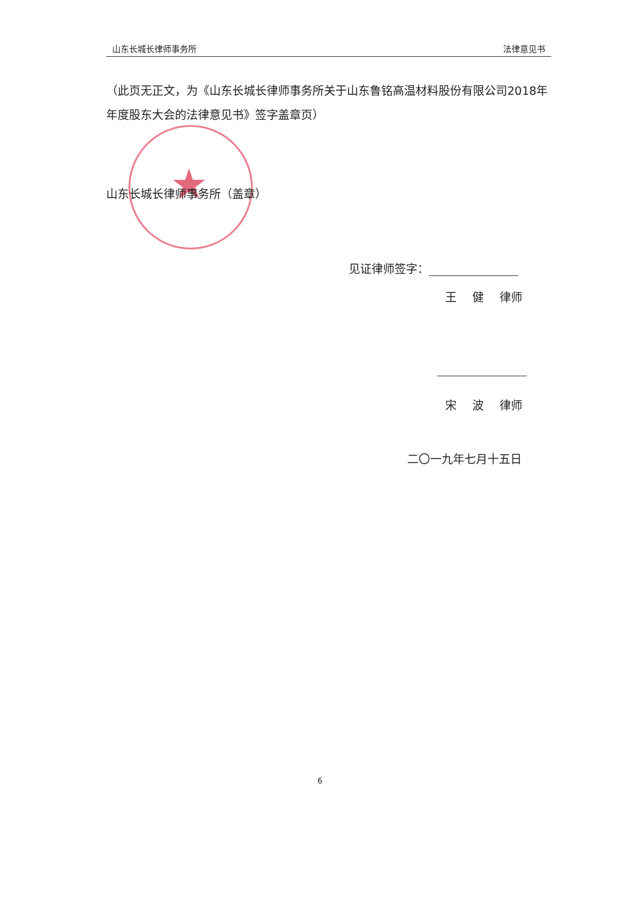山东长城长律师事务所 法律意见书
（此页无正文，为《山东长城长律师事务所关于山东鲁铭高温材料股份有限公司2018年年度股东大会的法律意见书》签字盖章页）
★
山东长城长律师事务所（盖章）
见证律师签字：
王 健 律师
宋 波 律师
二〇一九年七月十五日
6